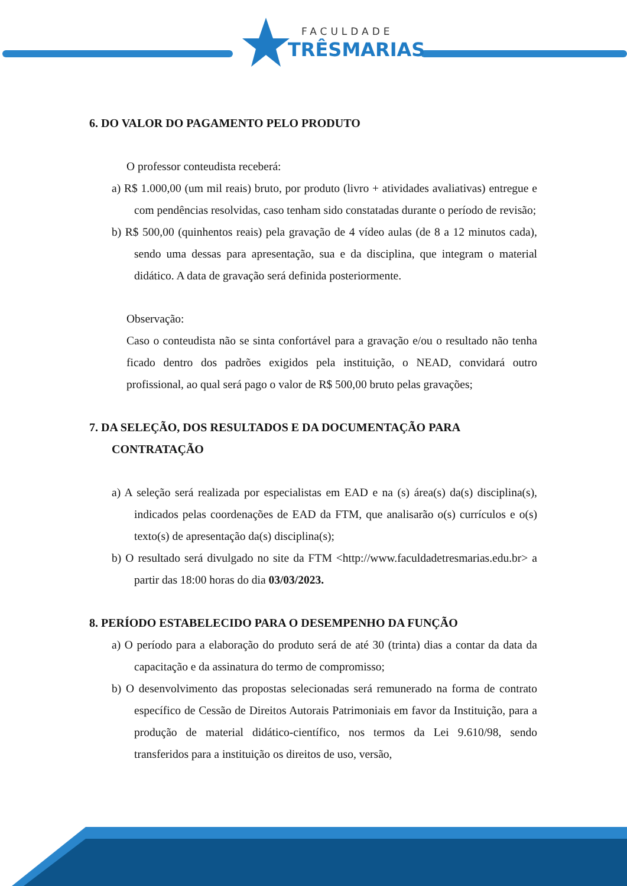FACULDADE
TRÊSMARIAS
6. DO VALOR DO PAGAMENTO PELO PRODUTO
O professor conteudista receberá:
a) R$ 1.000,00 (um mil reais) bruto, por produto (livro + atividades avaliativas) entregue e com pendências resolvidas, caso tenham sido constatadas durante o período de revisão;
b) R$ 500,00 (quinhentos reais) pela gravação de 4 vídeo aulas (de 8 a 12 minutos cada), sendo uma dessas para apresentação, sua e da disciplina, que integram o material didático. A data de gravação será definida posteriormente.
Observação:
Caso o conteudista não se sinta confortável para a gravação e/ou o resultado não tenha ficado dentro dos padrões exigidos pela instituição, o NEAD, convidará outro profissional, ao qual será pago o valor de R$ 500,00 bruto pelas gravações;
7. DA SELEÇÃO, DOS RESULTADOS E DA DOCUMENTAÇÃO PARA CONTRATAÇÃO
a) A seleção será realizada por especialistas em EAD e na (s) área(s) da(s) disciplina(s), indicados pelas coordenações de EAD da FTM, que analisarão o(s) currículos e o(s) texto(s) de apresentação da(s) disciplina(s);
b) O resultado será divulgado no site da FTM <http://www.faculdadetresmarias.edu.br> a partir das 18:00 horas do dia 03/03/2023.
8. PERÍODO ESTABELECIDO PARA O DESEMPENHO DA FUNÇÃO
a) O período para a elaboração do produto será de até 30 (trinta) dias a contar da data da capacitação e da assinatura do termo de compromisso;
b) O desenvolvimento das propostas selecionadas será remunerado na forma de contrato específico de Cessão de Direitos Autorais Patrimoniais em favor da Instituição, para a produção de material didático-científico, nos termos da Lei 9.610/98, sendo transferidos para a instituição os direitos de uso, versão,